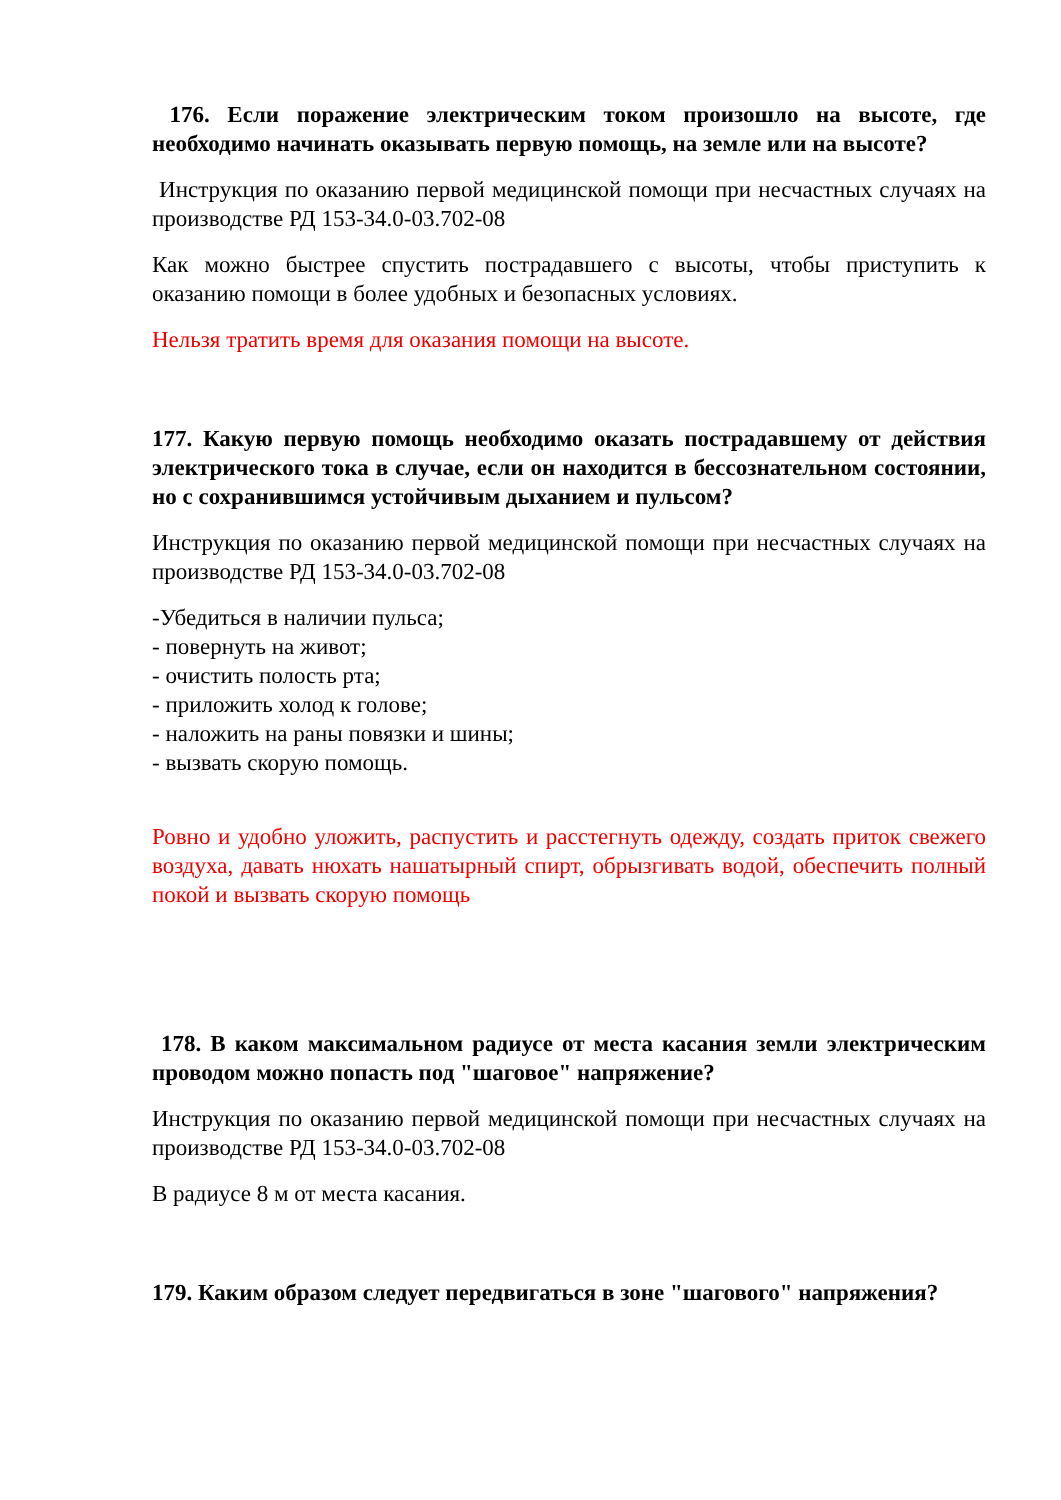176. Если поражение электрическим током произошло на высоте, где необходимо начинать оказывать первую помощь, на земле или на высоте?
Инструкция по оказанию первой медицинской помощи при несчастных случаях на производстве РД 153-34.0-03.702-08
Как можно быстрее спустить пострадавшего с высоты, чтобы приступить к оказанию помощи в более удобных и безопасных условиях.
Нельзя тратить время для оказания помощи на высоте.
177. Какую первую помощь необходимо оказать пострадавшему от действия электрического тока в случае, если он находится в бессознательном состоянии, но с сохранившимся устойчивым дыханием и пульсом?
Инструкция по оказанию первой медицинской помощи при несчастных случаях на производстве РД 153-34.0-03.702-08
-Убедиться в наличии пульса;
- повернуть на живот;
- очистить полость рта;
- приложить холод к голове;
- наложить на раны повязки и шины;
- вызвать скорую помощь.
Ровно и удобно уложить, распустить и расстегнуть одежду, создать приток свежего воздуха, давать нюхать нашатырный спирт, обрызгивать водой, обеспечить полный покой и вызвать скорую помощь
178. В каком максимальном радиусе от места касания земли электрическим проводом можно попасть под "шаговое" напряжение?
Инструкция по оказанию первой медицинской помощи при несчастных случаях на производстве РД 153-34.0-03.702-08
В радиусе 8 м от места касания.
179. Каким образом следует передвигаться в зоне "шагового" напряжения?